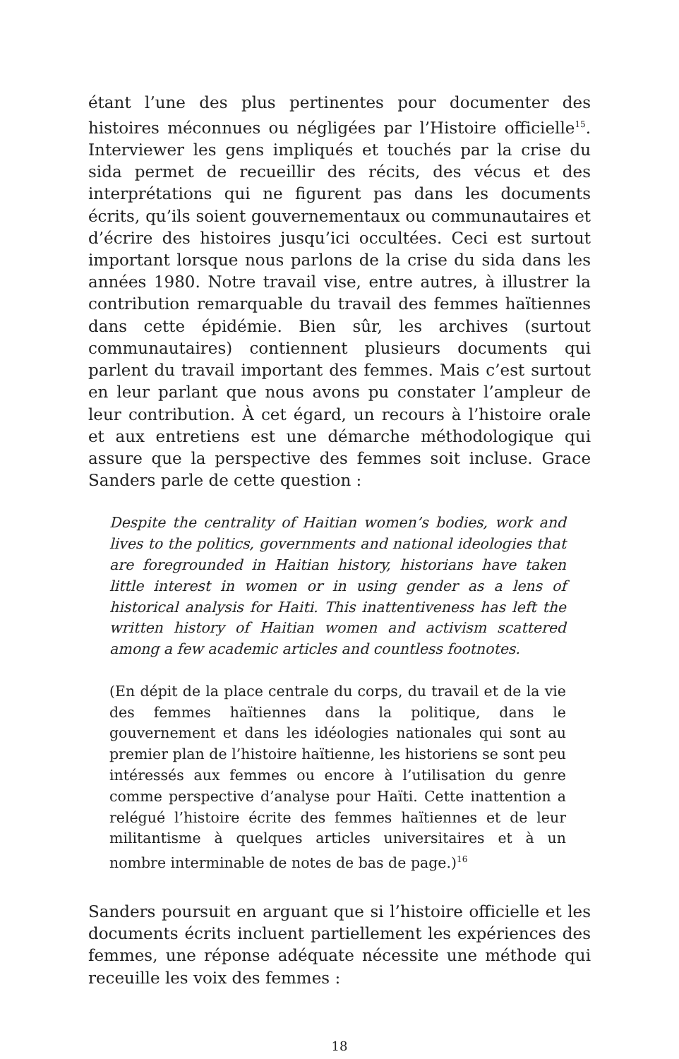étant l’une des plus pertinentes pour documenter des histoires méconnues ou négligées par l’Histoire officielle<sup>15</sup>. Interviewer les gens impliqués et touchés par la crise du sida permet de recueillir des récits, des vécus et des interprétations qui ne figurent pas dans les documents écrits, qu’ils soient gouvernementaux ou communautaires et d’écrire des histoires jusqu’ici occultées. Ceci est surtout important lorsque nous parlons de la crise du sida dans les années 1980. Notre travail vise, entre autres, à illustrer la contribution remarquable du travail des femmes haïtiennes dans cette épidémie. Bien sûr, les archives (surtout communautaires) contiennent plusieurs documents qui parlent du travail important des femmes. Mais c’est surtout en leur parlant que nous avons pu constater l’ampleur de leur contribution. À cet égard, un recours à l’histoire orale et aux entretiens est une démarche méthodologique qui assure que la perspective des femmes soit incluse. Grace Sanders parle de cette question :
Despite the centrality of Haitian women’s bodies, work and lives to the politics, governments and national ideologies that are foregrounded in Haitian history, historians have taken little interest in women or in using gender as a lens of historical analysis for Haiti. This inattentiveness has left the written history of Haitian women and activism scattered among a few academic articles and countless footnotes.
(En dépit de la place centrale du corps, du travail et de la vie des femmes haïtiennes dans la politique, dans le gouvernement et dans les idéologies nationales qui sont au premier plan de l’histoire haïtienne, les historiens se sont peu intéressés aux femmes ou encore à l’utilisation du genre comme perspective d’analyse pour Haïti. Cette inattention a relégué l’histoire écrite des femmes haïtiennes et de leur militantisme à quelques articles universitaires et à un nombre interminable de notes de bas de page.)<sup>16</sup>
Sanders poursuit en arguant que si l’histoire officielle et les documents écrits incluent partiellement les expériences des femmes, une réponse adéquate nécessite une méthode qui receuille les voix des femmes :
18